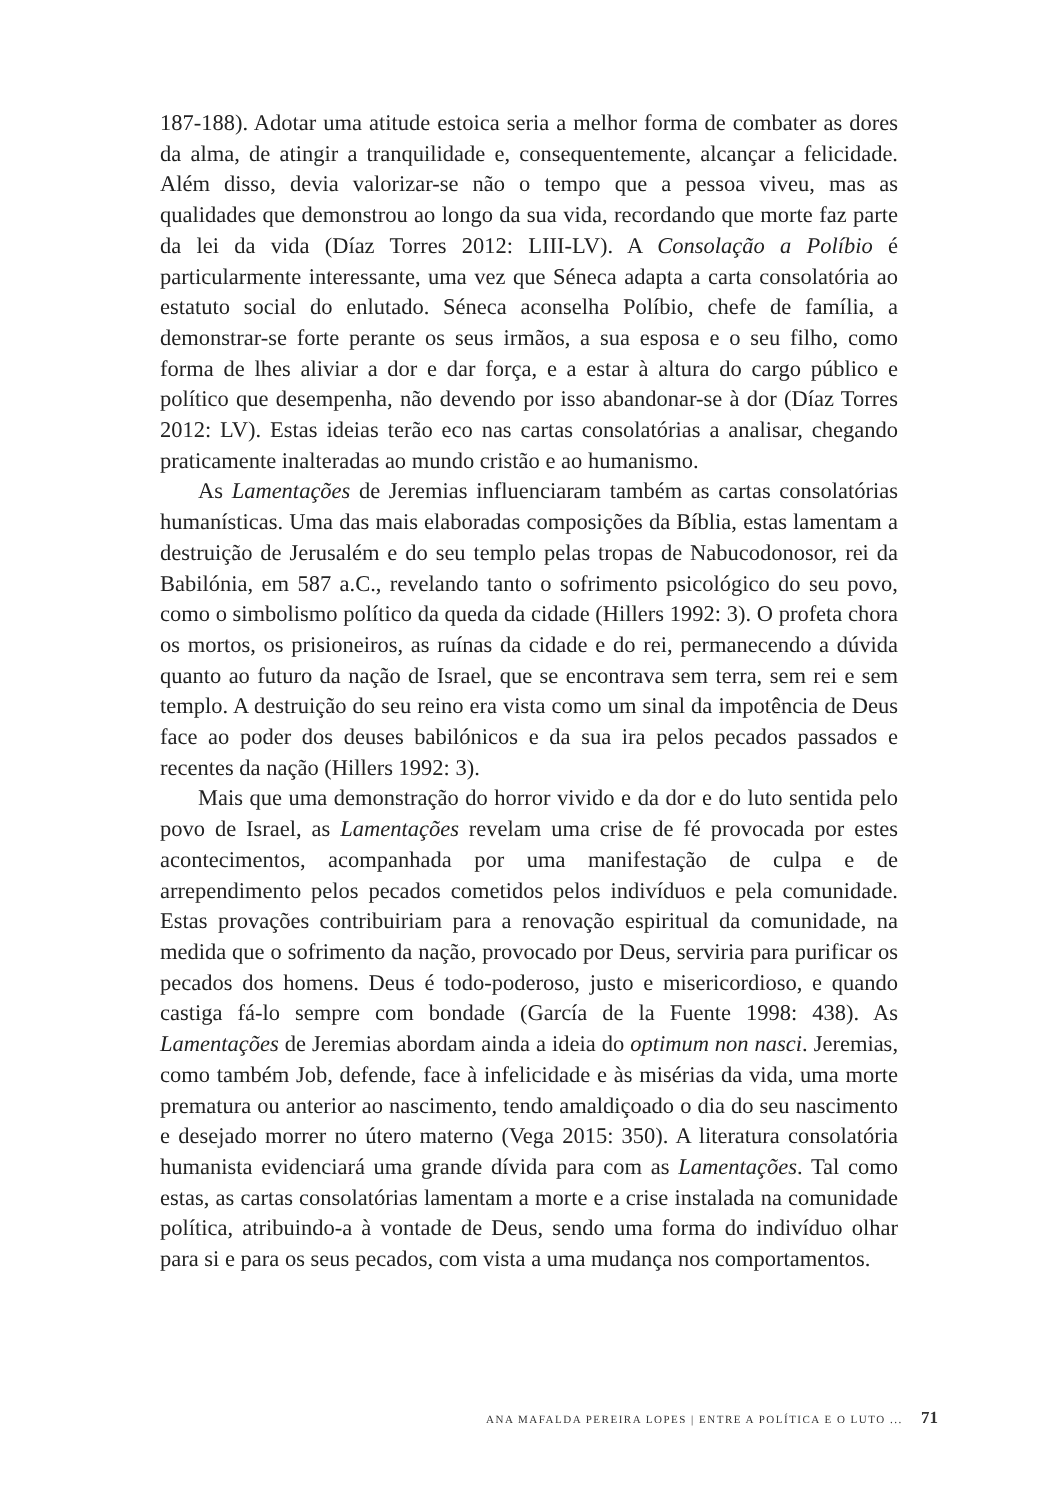187-188). Adotar uma atitude estoica seria a melhor forma de combater as dores da alma, de atingir a tranquilidade e, consequentemente, alcançar a felicidade. Além disso, devia valorizar-se não o tempo que a pessoa viveu, mas as qualidades que demonstrou ao longo da sua vida, recordando que morte faz parte da lei da vida (Díaz Torres 2012: LIII-LV). A Consolação a Políbio é particularmente interessante, uma vez que Séneca adapta a carta consolatória ao estatuto social do enlutado. Séneca aconselha Políbio, chefe de família, a demonstrar-se forte perante os seus irmãos, a sua esposa e o seu filho, como forma de lhes aliviar a dor e dar força, e a estar à altura do cargo público e político que desempenha, não devendo por isso abandonar-se à dor (Díaz Torres 2012: LV). Estas ideias terão eco nas cartas consolatórias a analisar, chegando praticamente inalteradas ao mundo cristão e ao humanismo.
As Lamentações de Jeremias influenciaram também as cartas consolatórias humanísticas. Uma das mais elaboradas composições da Bíblia, estas lamentam a destruição de Jerusalém e do seu templo pelas tropas de Nabucodonosor, rei da Babilónia, em 587 a.C., revelando tanto o sofrimento psicológico do seu povo, como o simbolismo político da queda da cidade (Hillers 1992: 3). O profeta chora os mortos, os prisioneiros, as ruínas da cidade e do rei, permanecendo a dúvida quanto ao futuro da nação de Israel, que se encontrava sem terra, sem rei e sem templo. A destruição do seu reino era vista como um sinal da impotência de Deus face ao poder dos deuses babilónicos e da sua ira pelos pecados passados e recentes da nação (Hillers 1992: 3).
Mais que uma demonstração do horror vivido e da dor e do luto sentida pelo povo de Israel, as Lamentações revelam uma crise de fé provocada por estes acontecimentos, acompanhada por uma manifestação de culpa e de arrependimento pelos pecados cometidos pelos indivíduos e pela comunidade. Estas provações contribuiriam para a renovação espiritual da comunidade, na medida que o sofrimento da nação, provocado por Deus, serviria para purificar os pecados dos homens. Deus é todo-poderoso, justo e misericordioso, e quando castiga fá-lo sempre com bondade (García de la Fuente 1998: 438). As Lamentações de Jeremias abordam ainda a ideia do optimum non nasci. Jeremias, como também Job, defende, face à infelicidade e às misérias da vida, uma morte prematura ou anterior ao nascimento, tendo amaldiçoado o dia do seu nascimento e desejado morrer no útero materno (Vega 2015: 350). A literatura consolatória humanista evidenciará uma grande dívida para com as Lamentações. Tal como estas, as cartas consolatórias lamentam a morte e a crise instalada na comunidade política, atribuindo-a à vontade de Deus, sendo uma forma do indivíduo olhar para si e para os seus pecados, com vista a uma mudança nos comportamentos.
ANA MAFALDA PEREIRA LOPES | ENTRE A POLÍTICA E O LUTO ... 71